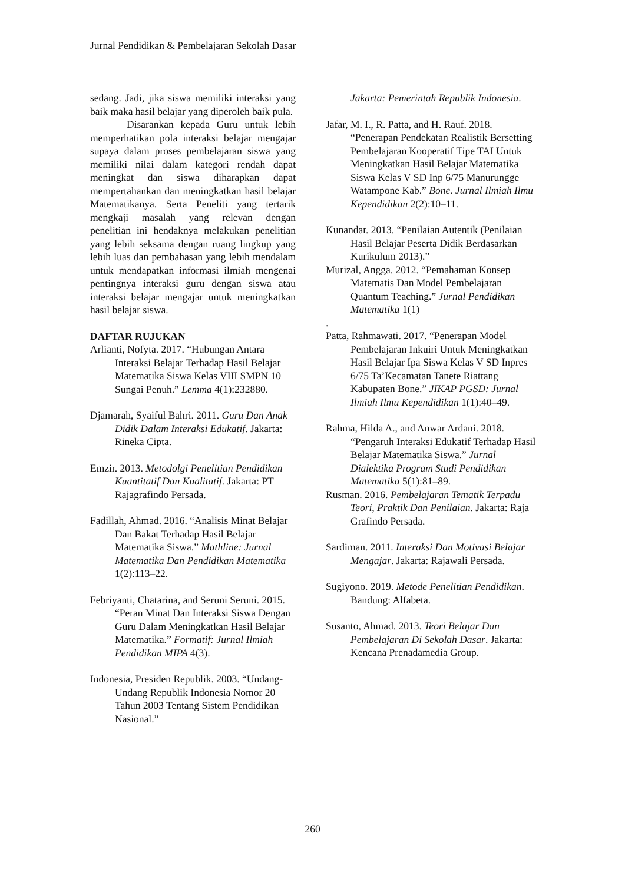Jurnal Pendidikan & Pembelajaran Sekolah Dasar
sedang. Jadi, jika siswa memiliki interaksi yang baik maka hasil belajar yang diperoleh baik pula.
Disarankan kepada Guru untuk lebih memperhatikan pola interaksi belajar mengajar supaya dalam proses pembelajaran siswa yang memiliki nilai dalam kategori rendah dapat meningkat dan siswa diharapkan dapat mempertahankan dan meningkatkan hasil belajar Matematikanya. Serta Peneliti yang tertarik mengkaji masalah yang relevan dengan penelitian ini hendaknya melakukan penelitian yang lebih seksama dengan ruang lingkup yang lebih luas dan pembahasan yang lebih mendalam untuk mendapatkan informasi ilmiah mengenai pentingnya interaksi guru dengan siswa atau interaksi belajar mengajar untuk meningkatkan hasil belajar siswa.
DAFTAR RUJUKAN
Arlianti, Nofyta. 2017. “Hubungan Antara Interaksi Belajar Terhadap Hasil Belajar Matematika Siswa Kelas VIII SMPN 10 Sungai Penuh.” Lemma 4(1):232880.
Djamarah, Syaiful Bahri. 2011. Guru Dan Anak Didik Dalam Interaksi Edukatif. Jakarta: Rineka Cipta.
Emzir. 2013. Metodolgi Penelitian Pendidikan Kuantitatif Dan Kualitatif. Jakarta: PT Rajagrafindo Persada.
Fadillah, Ahmad. 2016. “Analisis Minat Belajar Dan Bakat Terhadap Hasil Belajar Matematika Siswa.” Mathline: Jurnal Matematika Dan Pendidikan Matematika 1(2):113–22.
Febriyanti, Chatarina, and Seruni Seruni. 2015. “Peran Minat Dan Interaksi Siswa Dengan Guru Dalam Meningkatkan Hasil Belajar Matematika.” Formatif: Jurnal Ilmiah Pendidikan MIPA 4(3).
Indonesia, Presiden Republik. 2003. “Undang-Undang Republik Indonesia Nomor 20 Tahun 2003 Tentang Sistem Pendidikan Nasional.”
Jakarta: Pemerintah Republik Indonesia.
Jafar, M. I., R. Patta, and H. Rauf. 2018. “Penerapan Pendekatan Realistik Bersetting Pembelajaran Kooperatif Tipe TAI Untuk Meningkatkan Hasil Belajar Matematika Siswa Kelas V SD Inp 6/75 Manurungge Watampone Kab.” Bone. Jurnal Ilmiah Ilmu Kependidikan 2(2):10–11.
Kunandar. 2013. “Penilaian Autentik (Penilaian Hasil Belajar Peserta Didik Berdasarkan Kurikulum 2013).”
Murizal, Angga. 2012. “Pemahaman Konsep Matematis Dan Model Pembelajaran Quantum Teaching.” Jurnal Pendidikan Matematika 1(1)
.
Patta, Rahmawati. 2017. “Penerapan Model Pembelajaran Inkuiri Untuk Meningkatkan Hasil Belajar Ipa Siswa Kelas V SD Inpres 6/75 Ta’Kecamatan Tanete Riattang Kabupaten Bone.” JIKAP PGSD: Jurnal Ilmiah Ilmu Kependidikan 1(1):40–49.
Rahma, Hilda A., and Anwar Ardani. 2018. “Pengaruh Interaksi Edukatif Terhadap Hasil Belajar Matematika Siswa.” Jurnal Dialektika Program Studi Pendidikan Matematika 5(1):81–89.
Rusman. 2016. Pembelajaran Tematik Terpadu Teori, Praktik Dan Penilaian. Jakarta: Raja Grafindo Persada.
Sardiman. 2011. Interaksi Dan Motivasi Belajar Mengajar. Jakarta: Rajawali Persada.
Sugiyono. 2019. Metode Penelitian Pendidikan. Bandung: Alfabeta.
Susanto, Ahmad. 2013. Teori Belajar Dan Pembelajaran Di Sekolah Dasar. Jakarta: Kencana Prenadamedia Group.
260